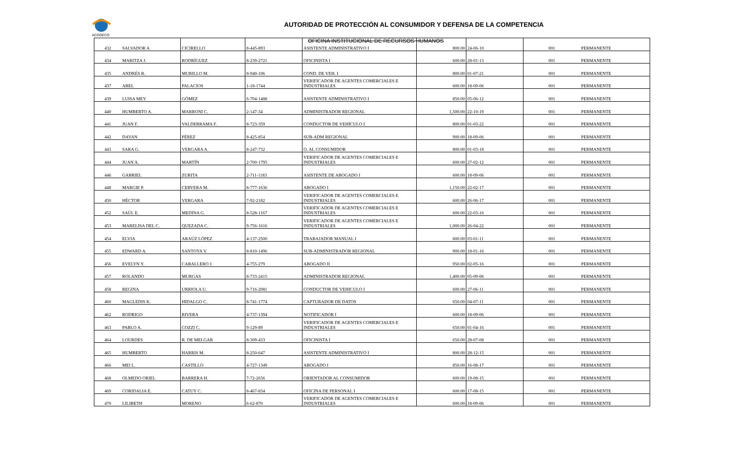ACODECO
AUTORIDAD DE PROTECCIÓN AL CONSUMIDOR Y DEFENSA DE LA COMPETENCIA
OFICINA INSTITUCIONAL DE RECURSOS HUMANOS
| 432 | SALVADOR A | CICIRELLO | 8-445-893 | ASISTENTE ADMINISTRATIVO I | 800.00 | 24-06-10 | 001 | PERMANENTE |
| 434 | MARITZA J. | RODRÍGUEZ | 8-239-2721 | OFICINISTA I | 600.00 | 28-01-13 | 001 | PERMANENTE |
| 435 | ANDRÉS R. | MURILLO M. | 8-940-106 | COND. DE VEH. I | 800.00 | 01-07-21 | 001 | PERMANENTE |
| 437 | ABEL | PALACIOS | 1-18-1744 | VERIFICADOR DE AGENTES COMERCIALES E INDUSTRIALES | 600.00 | 18-09-06 | 001 | PERMANENTE |
| 439 | LUISA MEY | GÓMEZ | 6-704-1488 | ASISTENTE ADMINISTRATIVO I | 850.00 | 05-06-12 | 001 | PERMANENTE |
| 440 | HUMBERTO A. | MARRONI C. | 2-147-34 | ADMINISTRADOR REGIONAL | 1,500.00 | 22-10-19 | 001 | PERMANENTE |
| 441 | JUAN F. | VALDERRAMA F. | 8-723-359 | CONDUCTOR DE VEHÍCULO I | 800.00 | 01-03-22 | 001 | PERMANENTE |
| 442 | DAYAN | PÉREZ | 8-425-854 | SUB-ADM REGIONAL | 900.00 | 18-09-06 | 001 | PERMANENTE |
| 443 | SARA G. | VERGARA A. | 8-247-732 | O. AL CONSUMIDOR | 800.00 | 01-03-18 | 001 | PERMANENTE |
| 444 | JUAN A. | MARTÍN | 2-700-1795 | VERIFICADOR DE AGENTES COMERCIALES E INDUSTRIALES | 600.00 | 27-02-12 | 001 | PERMANENTE |
| 446 | GABRIEL | ZURITA | 2-711-1183 | ASISTENTE DE ABOGADO I | 600.00 | 18-09-06 | 001 | PERMANENTE |
| 448 | MARGIE P. | CERVERA M. | 8-777-1636 | ABOGADO I | 1,150.00 | 22-02-17 | 001 | PERMANENTE |
| 450 | HÉCTOR | VERGARA | 7-92-2182 | VERIFICADOR DE AGENTES COMERCIALES E INDUSTRIALES | 600.00 | 26-06-17 | 001 | PERMANENTE |
| 452 | SAÚL E. | MEDINA G. | 8-528-1167 | VERIFICADOR DE AGENTES COMERCIALES E INDUSTRIALES | 600.00 | 22-03-16 | 001 | PERMANENTE |
| 453 | MARELISA DEL C. | QUEZADA C. | 9-756-1616 | VERIFICADOR DE AGENTES COMERCIALES E INDUSTRIALES | 1,000.00 | 26-04-22 | 001 | PERMANENTE |
| 454 | ELVIA | ARAÚZ LÓPEZ | 4-137-2500 | TRABAJADOR MANUAL I | 600.00 | 03-01-11 | 001 | PERMANENTE |
| 455 | EDWARD A. | SANTOYA V. | 8-810-1496 | SUB-ADMINISTRADOR REGIONAL | 900.00 | 18-01-16 | 001 | PERMANENTE |
| 456 | EVELYN Y. | CABALLERO J. | 4-755-279 | ABOGADO II | 950.00 | 02-05-16 | 001 | PERMANENTE |
| 457 | ROLANDO | MURGAS | 8-733-2415 | ADMINISTRADOR REGIONAL | 1,400.00 | 05-09-06 | 001 | PERMANENTE |
| 458 | REGINA | URRIOLA U. | 9-716-2081 | CONDUCTOR DE VEHICULO I | 600.00 | 27-06-11 | 001 | PERMANENTE |
| 460 | MAGLEDIS K. | HIDALGO C. | 8-741-1774 | CAPTURADOR DE DATOS | 650.00 | 04-07-11 | 001 | PERMANENTE |
| 462 | RODRIGO | RIVERA | 4-737-1394 | NOTIFICADOR I | 600.00 | 18-09-06 | 001 | PERMANENTE |
| 463 | PABLO A. | COZZI C. | 9-129-89 | VERIFICADOR DE AGENTES COMERCIALES E INDUSTRIALES | 650.00 | 01-04-16 | 001 | PERMANENTE |
| 464 | LOURDES | R. DE MELGAR | 8-309-433 | OFICINISTA I | 650.00 | 28-07-08 | 001 | PERMANENTE |
| 465 | HUMBERTO | HARRIS M. | 8-250-647 | ASISTENTE ADMINISTRATIVO I | 800.00 | 28-12-15 | 001 | PERMANENTE |
| 466 | MEI L. | CASTILLO | 4-727-1349 | ABOGADO I | 850.00 | 16-08-17 | 001 | PERMANENTE |
| 468 | OLMEDO ORIEL | BARRERA H. | 7-72-2656 | ORIENTADOR AL CONSUMIDOR | 600.00 | 19-08-15 | 001 | PERMANENTE |
| 469 | CORIDALIA E. | CATUY C. | 8-467-834 | OFICINA DE PERSONAL I | 600.00 | 17-08-15 | 001 | PERMANENTE |
| 470 | LILIBETH | MORENO | 6-62-870 | VERIFICADOR DE AGENTES COMERCIALES E INDUSTRIALES | 600.00 | 18-09-06 | 001 | PERMANENTE |